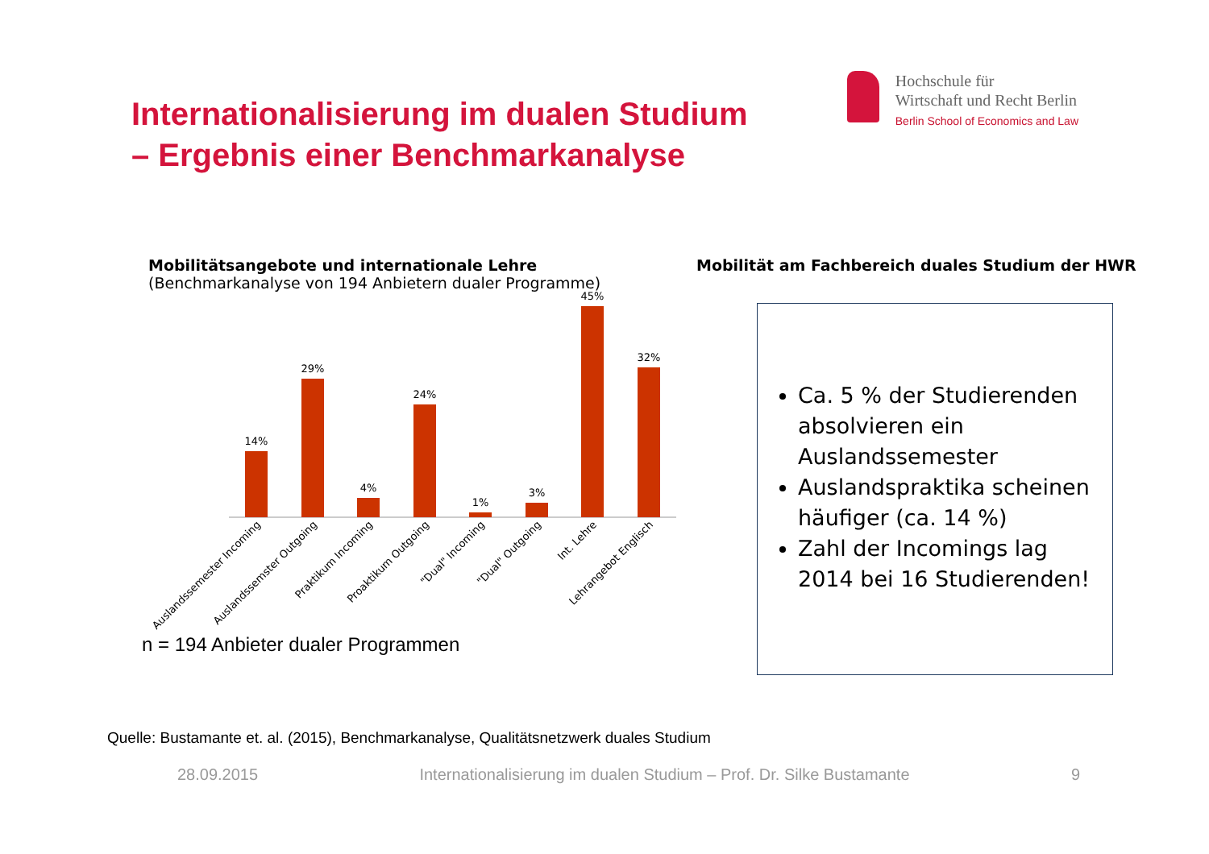Internationalisierung im dualen Studium
– Ergebnis einer Benchmarkanalyse
Hochschule für
Wirtschaft und Recht Berlin
Berlin School of Economics and Law
Mobilitätsangebote und internationale Lehre
(Benchmarkanalyse von 194 Anbietern dualer Programme)
14%
29%
4%
24%
1%
3%
45%
32%
Auslandssemester Incoming
Auslandssemster Outgoing
Praktikum Incoming
Proaktikum Outgoing
"Dual" Incoming
"Dual" Outgoing
Int. Lehre
Lehrangebot Englisch
n = 194 Anbieter dualer Programmen
Mobilität am Fachbereich duales Studium der HWR
Ca. 5 % der Studierenden absolvieren ein Auslandssemester
Auslandspraktika scheinen häufiger (ca. 14 %)
Zahl der Incomings lag 2014 bei 16 Studierenden!
Quelle: Bustamante et. al. (2015), Benchmarkanalyse, Qualitätsnetzwerk duales Studium
28.09.2015 Internationalisierung im dualen Studium – Prof. Dr. Silke Bustamante 9